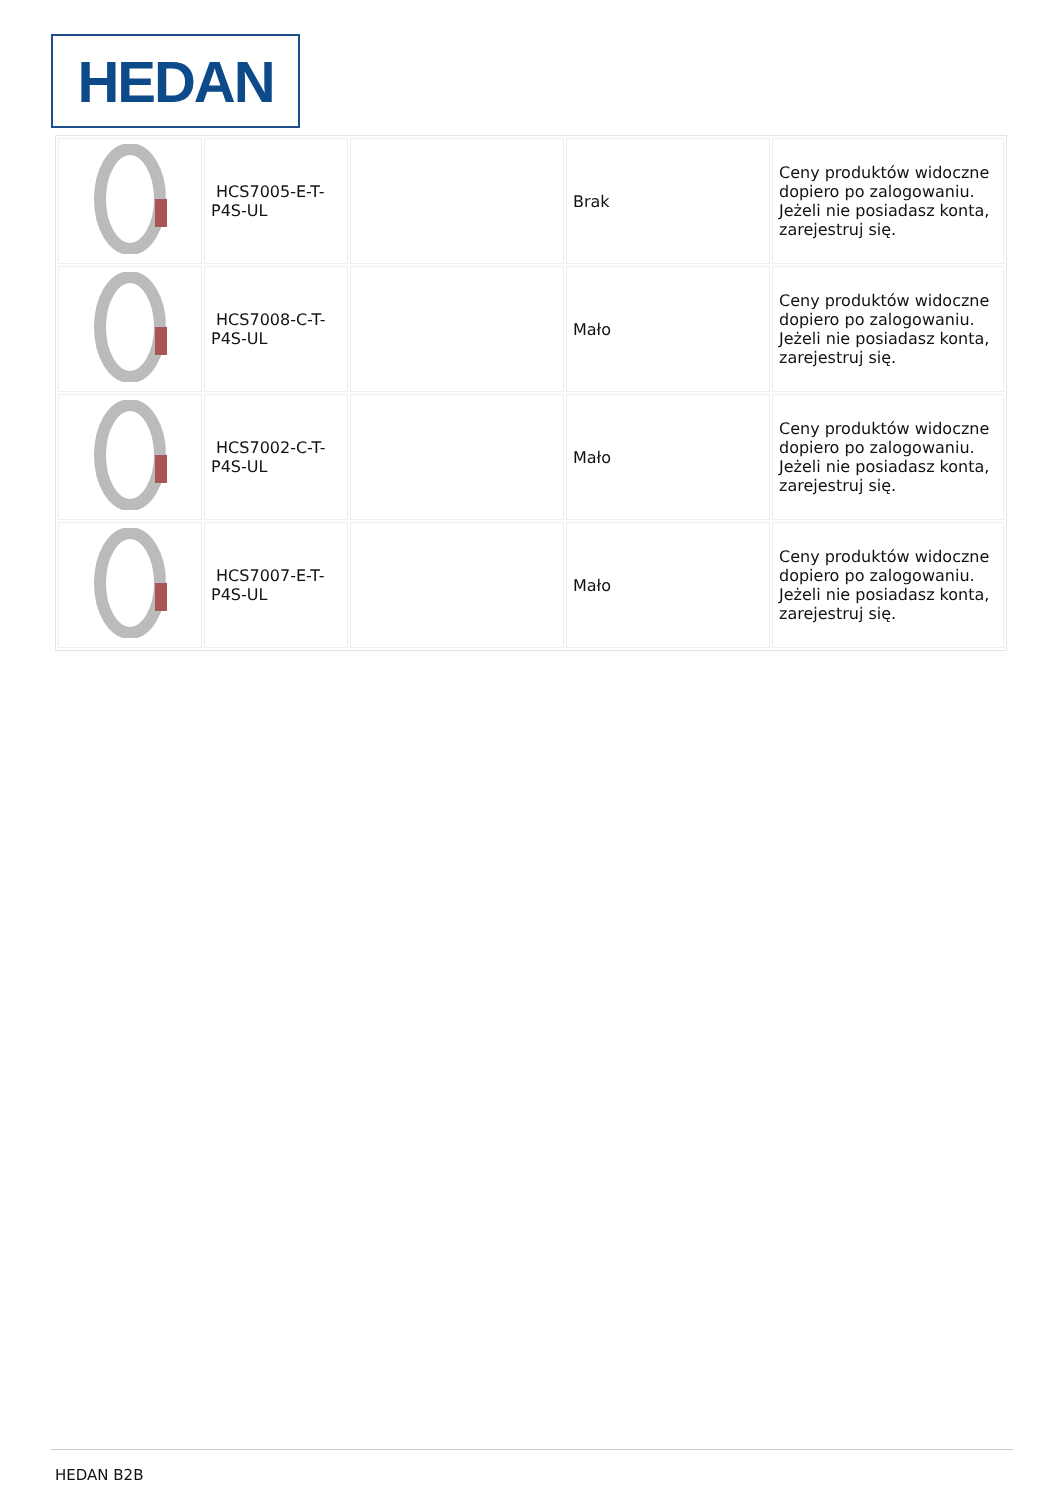HEDAN
| | HCS7005-E-T-P4S-UL | | Brak | Ceny produktów widoczne dopiero po zalogowaniu. Jeżeli nie posiadasz konta, zarejestruj się. |
| | HCS7008-C-T-P4S-UL | | Mało | Ceny produktów widoczne dopiero po zalogowaniu. Jeżeli nie posiadasz konta, zarejestruj się. |
| | HCS7002-C-T-P4S-UL | | Mało | Ceny produktów widoczne dopiero po zalogowaniu. Jeżeli nie posiadasz konta, zarejestruj się. |
| | HCS7007-E-T-P4S-UL | | Mało | Ceny produktów widoczne dopiero po zalogowaniu. Jeżeli nie posiadasz konta, zarejestruj się. |
HEDAN B2B